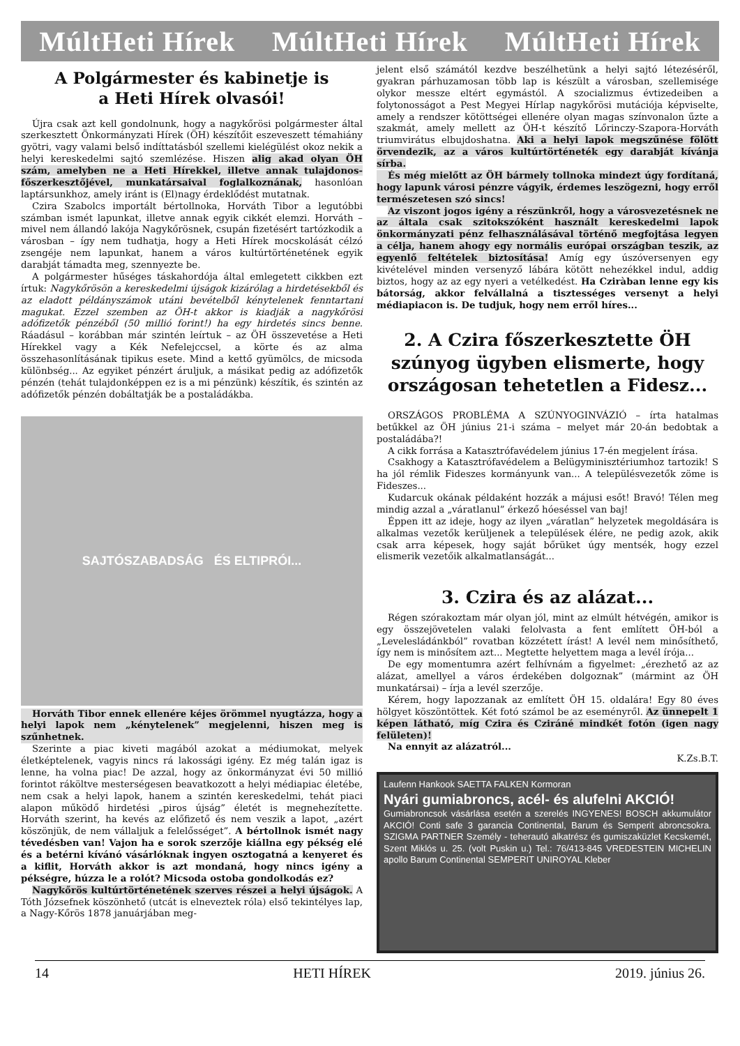MúltHeti Hírek MúltHeti Hírek MúltHeti Hírek
A Polgármester és kabinetje is
a Heti Hírek olvasói!
Újra csak azt kell gondolnunk, hogy a nagykőrösi polgármester által szerkesztett Önkormányzati Hírek (ÖH) készítőit eszeveszett témahiány gyötri, vagy valami belső indíttatásból szellemi kielégülést okoz nekik a helyi kereskedelmi sajtó szemlézése. Hiszen alig akad olyan ÖH szám, amelyben ne a Heti Hírekkel, illetve annak tulajdonos-főszerkesztőjével, munkatársaival foglalkoznának, hasonlóan laptársunkhoz, amely iránt is (El)nagy érdeklődést mutatnak.
Czira Szabolcs importált bértollnoka, Horváth Tibor a legutóbbi számban ismét lapunkat, illetve annak egyik cikkét elemzi. Horváth – mivel nem állandó lakója Nagykőrösnek, csupán fizetésért tartózkodik a városban – így nem tudhatja, hogy a Heti Hírek mocskolását célzó zsengéje nem lapunkat, hanem a város kultúrtörténetének egyik darabját támadta meg, szennyezte be.
A polgármester hűséges táskahordója által emlegetett cikkben ezt írtuk: Nagykőrösön a kereskedelmi újságok kizárólag a hirdetésekből és az eladott példányszámok utáni bevételből kénytelenek fenntartani magukat. Ezzel szemben az ÖH-t akkor is kiadják a nagykőrösi adófizetők pénzéből (50 millió forint!) ha egy hirdetés sincs benne. Ráadásul – korábban már szintén leírtuk – az ÖH összevetése a Heti Hírekkel vagy a Kék Nefelejccsel, a körte és az alma összehasonlításának tipikus esete. Mind a kettő gyümölcs, de micsoda különbség... Az egyiket pénzért áruljuk, a másikat pedig az adófizetők pénzén (tehát tulajdonképpen ez is a mi pénzünk) készítik, és szintén az adófizetők pénzén dobáltatják be a postaládákba.
SAJTÓSZABADSÁG ÉS ELTIPRÓI...
Horváth Tibor ennek ellenére kéjes örömmel nyugtázza, hogy a helyi lapok nem „kénytelenek” megjelenni, hiszen meg is szűnhetnek.
Szerinte a piac kiveti magából azokat a médiumokat, melyek életképtelenek, vagyis nincs rá lakossági igény. Ez még talán igaz is lenne, ha volna piac! De azzal, hogy az önkormányzat évi 50 millió forintot ráköltve mesterségesen beavatkozott a helyi médiapiac életébe, nem csak a helyi lapok, hanem a szintén kereskedelmi, tehát piaci alapon működő hirdetési „piros újság” életét is megnehezítette. Horváth szerint, ha kevés az előfizető és nem veszik a lapot, „azért köszönjük, de nem vállaljuk a felelősséget”. A bértollnok ismét nagy tévedésben van! Vajon ha e sorok szerzője kiállna egy pékség elé és a betérni kívánó vásárlóknak ingyen osztogatná a kenyeret és a kiflit, Horváth akkor is azt mondaná, hogy nincs igény a pékségre, húzza le a rolót? Micsoda ostoba gondolkodás ez?
Nagykőrös kultúrtörténetének szerves részei a helyi újságok. A Tóth Józsefnek köszönhető (utcát is elneveztek róla) első tekintélyes lap, a Nagy-Kőrös 1878 januárjában meg-
jelent első számától kezdve beszélhetünk a helyi sajtó létezéséről, gyakran párhuzamosan több lap is készült a városban, szellemisége olykor messze eltért egymástól. A szocializmus évtizedeiben a folytonosságot a Pest Megyei Hírlap nagykőrösi mutációja képviselte, amely a rendszer kötöttségei ellenére olyan magas színvonalon űzte a szakmát, amely mellett az ÖH-t készítő Lőrinczy-Szapora-Horváth triumvirátus elbujdoshatna. Aki a helyi lapok megszűnése fölött örvendezik, az a város kultúrtörténeték egy darabját kívánja sírba.
És még mielőtt az ÖH bármely tollnoka mindezt úgy fordítaná, hogy lapunk városi pénzre vágyik, érdemes leszögezni, hogy erről természetesen szó sincs!
Az viszont jogos igény a részünkről, hogy a városvezetésnek ne az általa csak szitokszóként használt kereskedelmi lapok önkormányzati pénz felhasználásával történő megfojtása legyen a célja, hanem ahogy egy normális európai országban teszik, az egyenlő feltételek biztosítása! Amíg egy úszóversenyen egy kivételével minden versenyző lábára kötött nehezékkel indul, addig biztos, hogy az az egy nyeri a vetélkedést. Ha Cziràban lenne egy kis bátorság, akkor felvállalná a tisztességes versenyt a helyi médiapiacon is. De tudjuk, hogy nem erről híres...
2. A Czira főszerkesztette ÖH szúnyog ügyben elismerte, hogy országosan tehetetlen a Fidesz...
ORSZÁGOS PROBLÉMA A SZÚNYOGINVÁZIÓ – írta hatalmas betűkkel az ÖH június 21-i száma – melyet már 20-án bedobtak a postaládába?!
A cikk forrása a Katasztrófavédelem június 17-én megjelent írása.
Csakhogy a Katasztrófavédelem a Belügyminisztériumhoz tartozik! S ha jól rémlik Fideszes kormányunk van... A településvezetők zöme is Fideszes...
Kudarcuk okának példaként hozzák a májusi esőt! Bravó! Télen meg mindig azzal a „váratlanul” érkező hóeséssel van baj!
Éppen itt az ideje, hogy az ilyen „váratlan” helyzetek megoldására is alkalmas vezetők kerüljenek a települések élére, ne pedig azok, akik csak arra képesek, hogy saját bőrüket úgy mentsék, hogy ezzel elismerik vezetőik alkalmatlanságát...
3. Czira és az alázat...
Régen szórakoztam már olyan jól, mint az elmúlt hétvégén, amikor is egy összejövetelen valaki felolvasta a fent említett ÖH-ból a „Levelesládánkból” rovatban közzétett írást! A levél nem minősíthető, így nem is minősítem azt... Megtette helyettem maga a levél írója...
De egy momentumra azért felhívnám a figyelmet: „érezhető az az alázat, amellyel a város érdekében dolgoznak” (mármint az ÖH munkatársai) – írja a levél szerzője.
Kérem, hogy lapozzanak az említett ÖH 15. oldalára! Egy 80 éves hölgyet köszöntöttek. Két fotó számol be az eseményről. Az ünnepelt 1 képen látható, míg Czira és Cziráné mindkét fotón (igen nagy felületen)!
Na ennyit az alázatról...
K.Zs.B.T.
Laufenn Hankook SAETTA FALKEN Kormoran
Nyári gumiabroncs, acél- és alufelni AKCIÓ!
Gumiabroncsok vásárlása esetén a szerelés INGYENES! BOSCH akkumulátor AKCIÓ! Conti safe 3 garancia Continental, Barum és Semperit abroncsokra. SZIGMA PARTNER Személy - teherautó alkatrész és gumiszaküzlet Kecskemét, Szent Miklós u. 25. (volt Puskin u.) Tel.: 76/413-845 VREDESTEIN MICHELIN apollo Barum Continental SEMPERIT UNIROYAL Kleber
14 HETI HÍREK 2019. június 26.